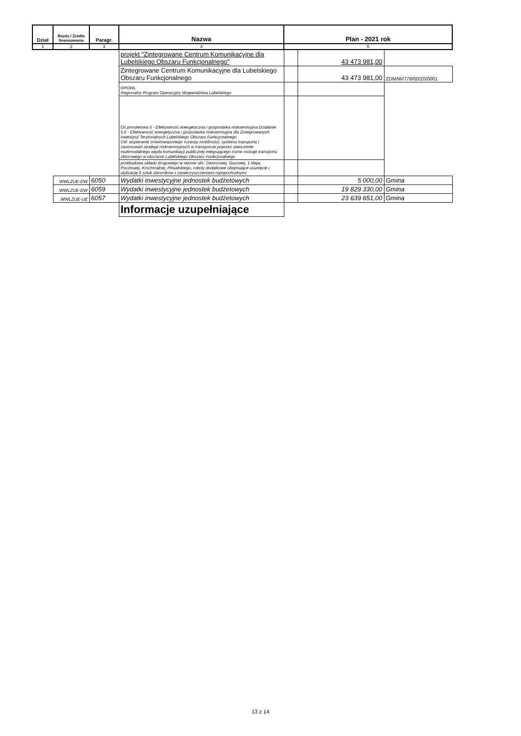| Dział | Rozdz./ Źródło finansowania | Paragr. | Nazwa | Plan - 2021 rok | | |
| --- | --- | --- | --- | --- | --- | --- |
| 1 | 2 | 3 | 4 | 5 | | |
| | | | projekt "Zintegrowane Centrum Komunikacyjne dla Lubelskiego Obszaru Funkcjonalnego" | | 43 473 981,00 | |
| | | | Zintegrowane Centrum Komunikacyjne dla Lubelskiego Obszaru Funkcjonalnego | | 43 473 981,00 | ZDM/W/778/00/20/0001 |
| | | | RPOWL Regionalny Program Operacyjny Województwa Lubelskiego | | | |
| | | | Oś piorytetowa 5 - Efektywność energetyczna i gospodarka niskoemisyjna Działanie 5.6 - Efektywność energetyczna i gospodarka niskoemisyjna dla Zintegrowanych Inwestycji Terytorialnych Lubelskiego Obszaru Funkcjonalnego Cel: wspieranie zrównoważonego rozwoju mobilności, systemu transportu i zastosowań strategii niskoemisyjnych w transporcie poprzez utworzenie multimodalnego węzła komunikacji publicznej integrującego różne rodzaje transportu zbiorowego w obszarze Lubelskiego Obszaru Funkcjonalnego | | | |
| | | | przebudowa układu drogowego w rejonie ulic: Dworcowej, Gazowej, 1 Maja, Pocztowej, Krochmalnej, Piłsudskiego, roboty dodatkowe obejmujące usunięcie i utylizację 6 sztuk zbiorników z zanieczyszczeniami ropopochodnymi | | | |
| | WWLZUE-DW | 6050 | Wydatki inwestycyjne jednostek budżetowych | | 5 000,00 | Gmina |
| | WWLZUE-DW | 6059 | Wydatki inwestycyjne jednostek budżetowych | | 19 829 330,00 | Gmina |
| | WWLZUE-UE | 6057 | Wydatki inwestycyjne jednostek budżetowych | | 23 639 651,00 | Gmina |
| | | | Informacje uzupełniające | | | |
13 z 14